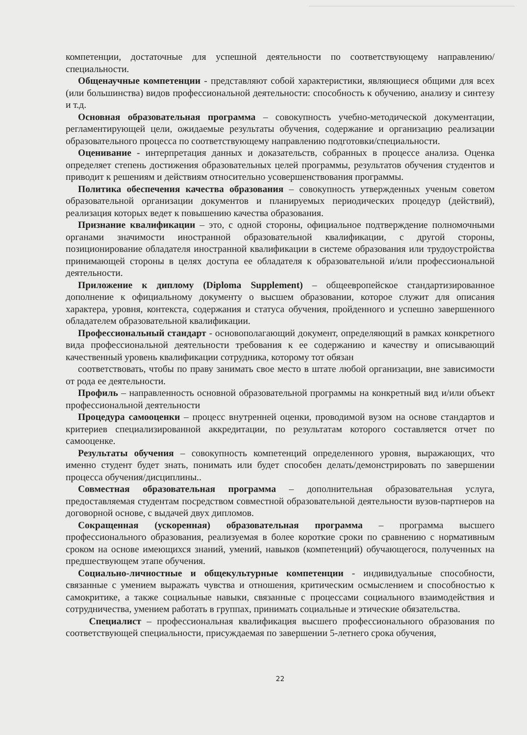компетенции, достаточные для успешной деятельности по соответствующему направлению/специальности.
Общенаучные компетенции - представляют собой характеристики, являющиеся общими для всех (или большинства) видов профессиональной деятельности: способность к обучению, анализу и синтезу и т.д.
Основная образовательная программа – совокупность учебно-методической документации, регламентирующей цели, ожидаемые результаты обучения, содержание и организацию реализации образовательного процесса по соответствующему направлению подготовки/специальности.
Оценивание - интерпретация данных и доказательств, собранных в процессе анализа. Оценка определяет степень достижения образовательных целей программы, результатов обучения студентов и приводит к решениям и действиям относительно усовершенствования программы.
Политика обеспечения качества образования – совокупность утвержденных ученым советом образовательной организации документов и планируемых периодических процедур (действий), реализация которых ведет к повышению качества образования.
Признание квалификации – это, с одной стороны, официальное подтверждение полномочными органами значимости иностранной образовательной квалификации, с другой стороны, позиционирование обладателя иностранной квалификации в системе образования или трудоустройства принимающей стороны в целях доступа ее обладателя к образовательной и/или профессиональной деятельности.
Приложение к диплому (Diploma Supplement) – общеевропейское стандартизированное дополнение к официальному документу о высшем образовании, которое служит для описания характера, уровня, контекста, содержания и статуса обучения, пройденного и успешно завершенного обладателем образовательной квалификации.
Профессиональный стандарт - основополагающий документ, определяющий в рамках конкретного вида профессиональной деятельности требования к ее содержанию и качеству и описывающий качественный уровень квалификации сотрудника, которому тот обязан
соответствовать, чтобы по праву занимать свое место в штате любой организации, вне зависимости от рода ее деятельности.
Профиль – направленность основной образовательной программы на конкретный вид и/или объект профессиональной деятельности
Процедура самооценки – процесс внутренней оценки, проводимой вузом на основе стандартов и критериев специализированной аккредитации, по результатам которого составляется отчет по самооценке.
Результаты обучения – совокупность компетенций определенного уровня, выражающих, что именно студент будет знать, понимать или будет способен делать/демонстрировать по завершении процесса обучения/дисциплины..
Совместная образовательная программа – дополнительная образовательная услуга, предоставляемая студентам посредством совместной образовательной деятельности вузов-партнеров на договорной основе, с выдачей двух дипломов.
Сокращенная (ускоренная) образовательная программа – программа высшего профессионального образования, реализуемая в более короткие сроки по сравнению с нормативным сроком на основе имеющихся знаний, умений, навыков (компетенций) обучающегося, полученных на предшествующем этапе обучения.
Социально-личностные и общекультурные компетенции - индивидуальные способности, связанные с умением выражать чувства и отношения, критическим осмыслением и способностью к самокритике, а также социальные навыки, связанные с процессами социального взаимодействия и сотрудничества, умением работать в группах, принимать социальные и этические обязательства.
Специалист – профессиональная квалификация высшего профессионального образования по соответствующей специальности, присуждаемая по завершении 5-летнего срока обучения,
22